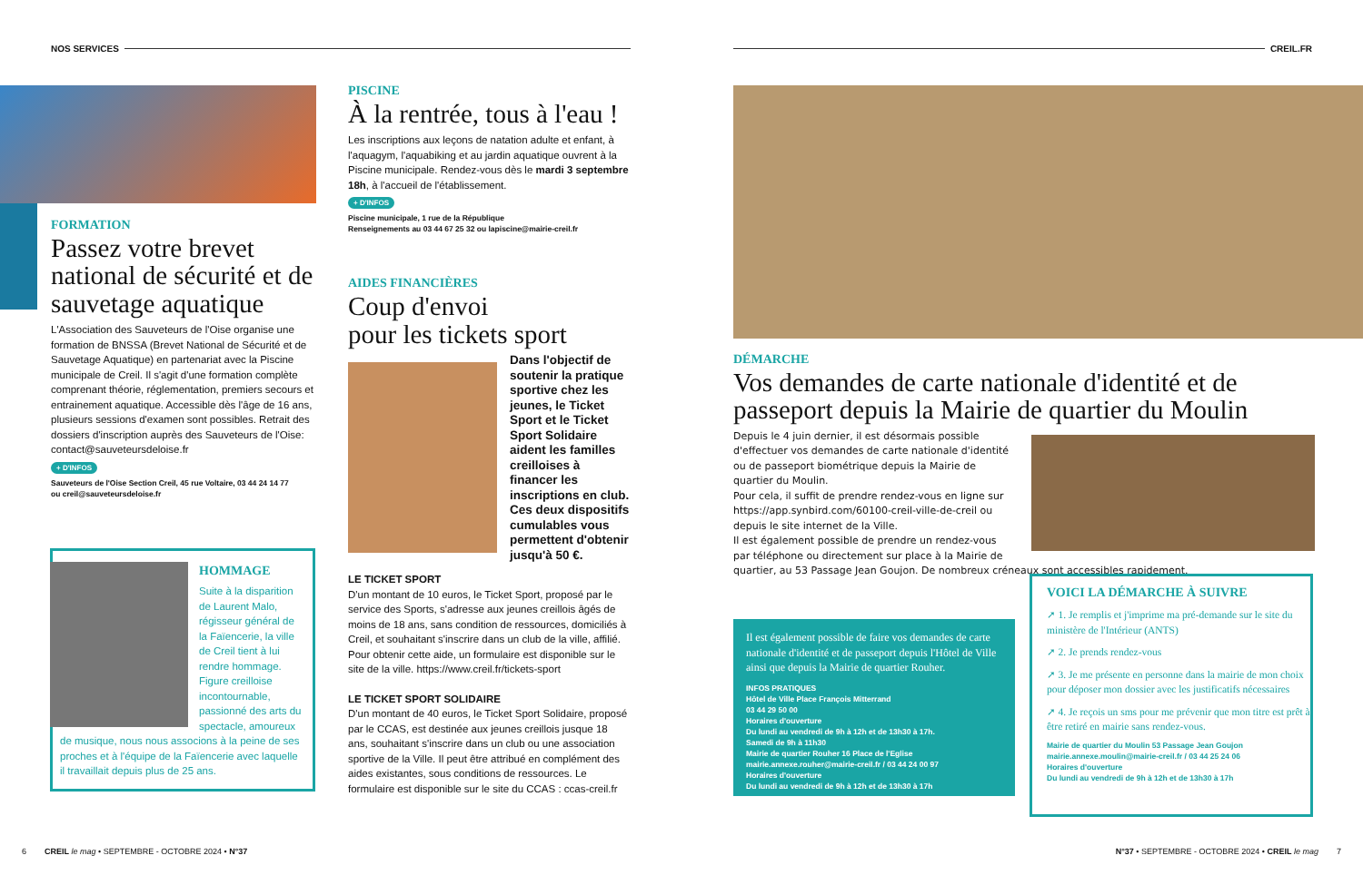NOS SERVICES
FORMATION
Passez votre brevet national de sécurité et de sauvetage aquatique
L'Association des Sauveteurs de l'Oise organise une formation de BNSSA (Brevet National de Sécurité et de Sauvetage Aquatique) en partenariat avec la Piscine municipale de Creil. Il s'agit d'une formation complète comprenant théorie, réglementation, premiers secours et entrainement aquatique. Accessible dès l'âge de 16 ans, plusieurs sessions d'examen sont possibles. Retrait des dossiers d'inscription auprès des Sauveteurs de l'Oise: contact@sauveteursdeloise.fr
+ D'INFOS
Sauveteurs de l'Oise Section Creil, 45 rue Voltaire, 03 44 24 14 77
ou creil@sauveteursdeloise.fr
HOMMAGE
Suite à la disparition de Laurent Malo, régisseur général de la Faïencerie, la ville de Creil tient à lui rendre hommage. Figure creilloise incontournable, passionné des arts du spectacle, amoureux de musique, nous nous associons à la peine de ses proches et à l'équipe de la Faïencerie avec laquelle il travaillait depuis plus de 25 ans.
PISCINE
À la rentrée, tous à l'eau !
Les inscriptions aux leçons de natation adulte et enfant, à l'aquagym, l'aquabiking et au jardin aquatique ouvrent à la Piscine municipale. Rendez-vous dès le mardi 3 septembre 18h, à l'accueil de l'établissement.
+ D'INFOS
Piscine municipale, 1 rue de la République
Renseignements au 03 44 67 25 32 ou lapiscine@mairie-creil.fr
AIDES FINANCIÈRES
Coup d'envoi
pour les tickets sport
Dans l'objectif de soutenir la pratique sportive chez les jeunes, le Ticket Sport et le Ticket Sport Solidaire aident les familles creilloises à financer les inscriptions en club. Ces deux dispositifs cumulables vous permettent d'obtenir jusqu'à 50 €.
LE TICKET SPORT
D'un montant de 10 euros, le Ticket Sport, proposé par le service des Sports, s'adresse aux jeunes creillois âgés de moins de 18 ans, sans condition de ressources, domiciliés à Creil, et souhaitant s'inscrire dans un club de la ville, affilié. Pour obtenir cette aide, un formulaire est disponible sur le site de la ville. https://www.creil.fr/tickets-sport
LE TICKET SPORT SOLIDAIRE
D'un montant de 40 euros, le Ticket Sport Solidaire, proposé par le CCAS, est destinée aux jeunes creillois jusque 18 ans, souhaitant s'inscrire dans un club ou une association sportive de la Ville. Il peut être attribué en complément des aides existantes, sous conditions de ressources. Le formulaire est disponible sur le site du CCAS : ccas-creil.fr
6 CREIL le mag • SEPTEMBRE - OCTOBRE 2024 • N°37
CREIL.FR
DÉMARCHE
Vos demandes de carte nationale d'identité et de passeport depuis la Mairie de quartier du Moulin
Depuis le 4 juin dernier, il est désormais possible d'effectuer vos demandes de carte nationale d'identité ou de passeport biométrique depuis la Mairie de quartier du Moulin.
Pour cela, il suffit de prendre rendez-vous en ligne sur https://app.synbird.com/60100-creil-ville-de-creil ou depuis le site internet de la Ville.
Il est également possible de prendre un rendez-vous par téléphone ou directement sur place à la Mairie de quartier, au 53 Passage Jean Goujon. De nombreux créneaux sont accessibles rapidement.
Il est également possible de faire vos demandes de carte nationale d'identité et de passeport depuis l'Hôtel de Ville ainsi que depuis la Mairie de quartier Rouher.
INFOS PRATIQUES
Hôtel de Ville Place François Mitterrand
03 44 29 50 00
Horaires d'ouverture
Du lundi au vendredi de 9h à 12h et de 13h30 à 17h.
Samedi de 9h à 11h30
Mairie de quartier Rouher 16 Place de l'Eglise
mairie.annexe.rouher@mairie-creil.fr / 03 44 24 00 97
Horaires d'ouverture
Du lundi au vendredi de 9h à 12h et de 13h30 à 17h
VOICI LA DÉMARCHE À SUIVRE
➚ 1. Je remplis et j'imprime ma pré-demande sur le site du ministère de l'Intérieur (ANTS)
➚ 2. Je prends rendez-vous
➚ 3. Je me présente en personne dans la mairie de mon choix pour déposer mon dossier avec les justificatifs nécessaires
➚ 4. Je reçois un sms pour me prévenir que mon titre est prêt à être retiré en mairie sans rendez-vous.
Mairie de quartier du Moulin 53 Passage Jean Goujon
mairie.annexe.moulin@mairie-creil.fr / 03 44 25 24 06
Horaires d'ouverture
Du lundi au vendredi de 9h à 12h et de 13h30 à 17h
N°37 • SEPTEMBRE - OCTOBRE 2024 • CREIL le mag 7